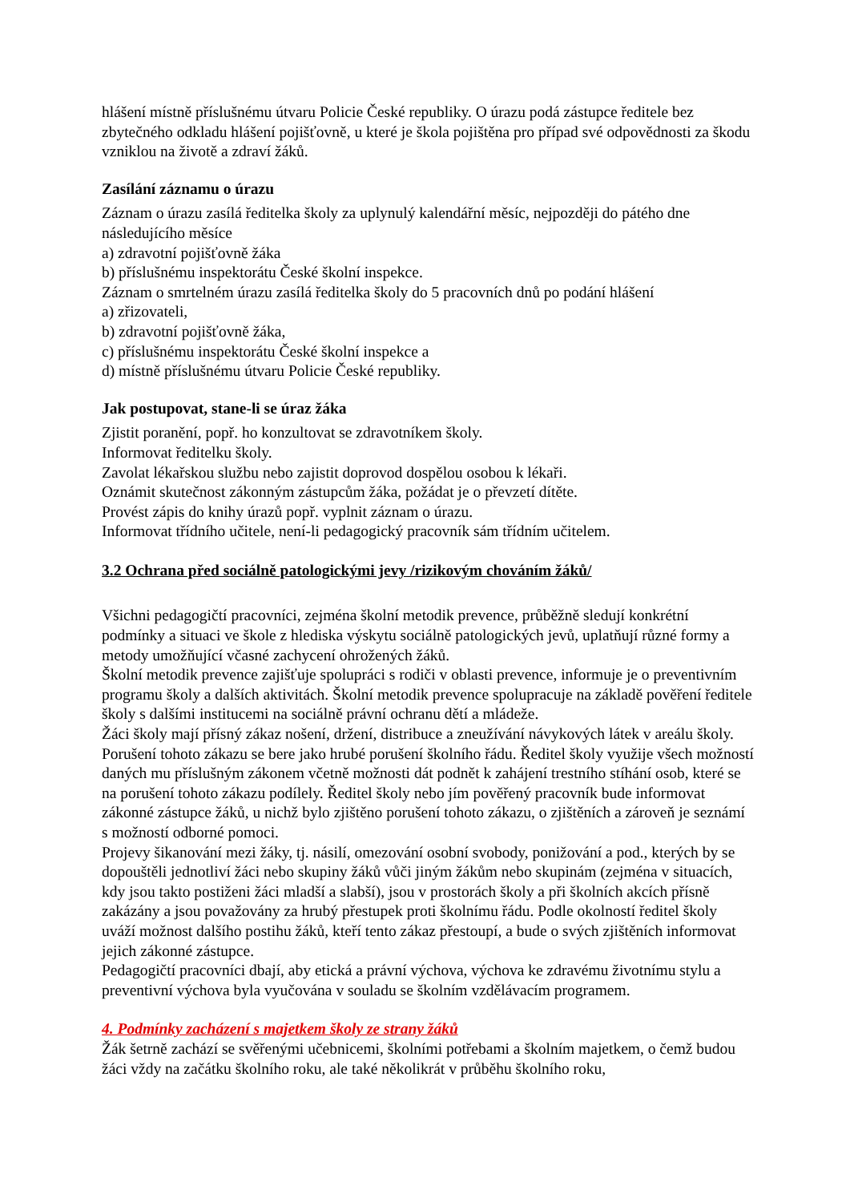hlášení místně příslušnému útvaru Policie České republiky. O úrazu podá zástupce ředitele bez zbytečného odkladu hlášení pojišťovně, u které je škola pojištěna pro případ své odpovědnosti za škodu vzniklou na životě a zdraví žáků.
Zasílání záznamu o úrazu
Záznam o úrazu zasílá ředitelka školy za uplynulý kalendářní měsíc, nejpozději do pátého dne následujícího měsíce
a) zdravotní pojišťovně žáka
b) příslušnému inspektorátu České školní inspekce.
Záznam o smrtelném úrazu zasílá ředitelka školy do 5 pracovních dnů po podání hlášení
a) zřizovateli,
b) zdravotní pojišťovně žáka,
c) příslušnému inspektorátu České školní inspekce a
d) místně příslušnému útvaru Policie České republiky.
Jak postupovat, stane-li se úraz žáka
Zjistit poranění, popř. ho konzultovat se zdravotníkem školy.
Informovat ředitelku školy.
Zavolat lékařskou službu nebo zajistit doprovod dospělou osobou k lékaři.
Oznámit skutečnost zákonným zástupcům žáka, požádat je o převzetí dítěte.
Provést zápis do knihy úrazů popř. vyplnit záznam o úrazu.
Informovat třídního učitele, není-li pedagogický pracovník sám třídním učitelem.
3.2 Ochrana před sociálně patologickými jevy /rizikovým chováním žáků/
Všichni pedagogičtí pracovníci, zejména školní metodik prevence, průběžně sledují konkrétní podmínky a situaci ve škole z hlediska výskytu sociálně patologických jevů, uplatňují různé formy a metody umožňující včasné zachycení ohrožených žáků.
Školní metodik prevence zajišťuje spolupráci s rodiči v oblasti prevence, informuje je o preventivním programu školy a dalších aktivitách. Školní metodik prevence spolupracuje na základě pověření ředitele školy s dalšími institucemi na sociálně právní ochranu dětí a mládeže.
Žáci školy mají přísný zákaz nošení, držení, distribuce a zneužívání návykových látek v areálu školy. Porušení tohoto zákazu se bere jako hrubé porušení školního řádu. Ředitel školy využije všech možností daných mu příslušným zákonem včetně možnosti dát podnět k zahájení trestního stíhání osob, které se na porušení tohoto zákazu podílely. Ředitel školy nebo jím pověřený pracovník bude informovat zákonné zástupce žáků, u nichž bylo zjištěno porušení tohoto zákazu, o zjištěních a zároveň je seznámí s možností odborné pomoci.
Projevy šikanování mezi žáky, tj. násilí, omezování osobní svobody, ponižování a pod., kterých by se dopouštěli jednotliví žáci nebo skupiny žáků vůči jiným žákům nebo skupinám (zejména v situacích, kdy jsou takto postiženi žáci mladší a slabší), jsou v prostorách školy a při školních akcích přísně zakázány a jsou považovány za hrubý přestupek proti školnímu řádu. Podle okolností ředitel školy uváží možnost dalšího postihu žáků, kteří tento zákaz přestoupí, a bude o svých zjištěních informovat jejich zákonné zástupce.
Pedagogičtí pracovníci dbají, aby etická a právní výchova, výchova ke zdravému životnímu stylu a preventivní výchova byla vyučována v souladu se školním vzdělávacím programem.
4. Podmínky zacházení s majetkem školy ze strany žáků
Žák šetrně zachází se svěřenými učebnicemi, školními potřebami a školním majetkem, o čemž budou žáci vždy na začátku školního roku, ale také několikrát v průběhu školního roku,